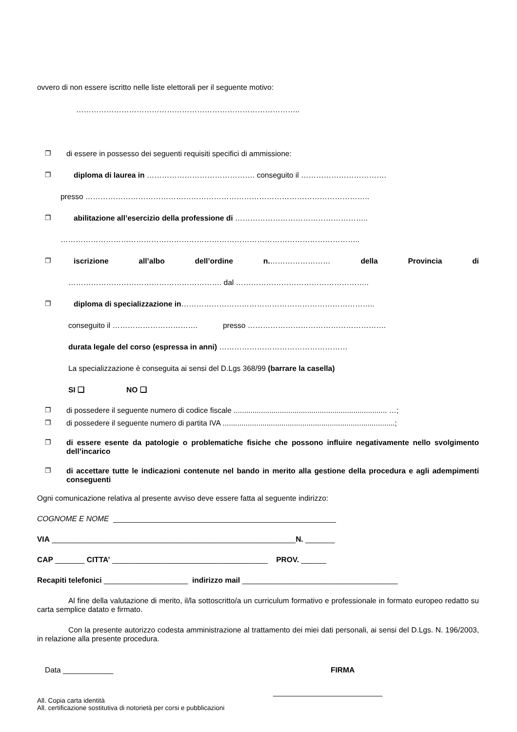ovvero di non essere iscritto nelle liste elettorali per il seguente motivo:
……………………………………………………………………………..
❐ di essere in possesso dei seguenti requisiti specifici di ammissione:
❐ diploma di laurea in ……………………………………. conseguito il …………………………….
presso …………………………………………………………………………………………………..
❐ abilitazione all’esercizio della professione di ……………………………………………..
………………………………………………………………………………………………………..
❐ iscrizione all’albo dell’ordine n.…………………… della Provincia di
……………………………………………………. dal ……………………………………………..
❐ diploma di specializzazione in…………………………………………………………………..
conseguito il ……………………………. presso ……………………………………………….
durata legale del corso (espressa in anni) ……………………………………………
La specializzazione è conseguita ai sensi del D.Lgs 368/99 (barrare la casella)
SI ❑ NO ❑
❐ di possedere il seguente numero di codice fiscale ......................................................................... …;
❐ di possedere il seguente numero di partita IVA ..................................................................................;
❐ di essere esente da patologie o problematiche fisiche che possono influire negativamente nello svolgimento dell’incarico
❐ di accettare tutte le indicazioni contenute nel bando in merito alla gestione della procedura e agli adempimenti conseguenti
Ogni comunicazione relativa al presente avviso deve essere fatta al seguente indirizzo:
COGNOME E NOME _____________________________________________________
VIA __________________________________________________________N. _______
CAP _______ CITTA’ _____________________________________ PROV. ______
Recapiti telefonici ____________________ indirizzo mail _____________________________________
Al fine della valutazione di merito, il/la sottoscritto/a un curriculum formativo e professionale in formato europeo redatto su carta semplice datato e firmato.
Con la presente autorizzo codesta amministrazione al trattamento dei miei dati personali, ai sensi del D.Lgs. N. 196/2003, in relazione alla presente procedura.
Data ____________ FIRMA
__________________________
All. Copia carta identità
All. certificazione sostitutiva di notorietà per corsi e pubblicazioni